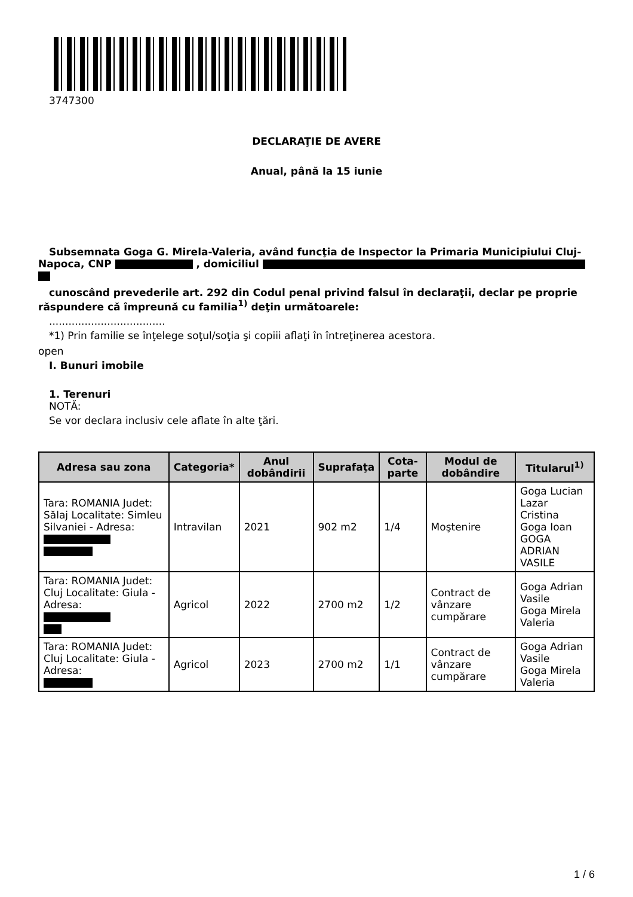3747300
DECLARAŢIE DE AVERE
Anual, până la 15 iunie
Subsemnata Goga G. Mirela-Valeria, având funcţia de Inspector la Primaria Municipiului Cluj-
Napoca, CNP , domiciliul
cunoscând prevederile art. 292 din Codul penal privind falsul în declaraţii, declar pe proprie răspundere că împreună cu familia<sup>1)</sup> deţin următoarele:
....................................
*1) Prin familie se înţelege soţul/soţia şi copiii aflaţi în întreţinerea acestora.
open
I. Bunuri imobile
1. Terenuri
NOTĂ:
Se vor declara inclusiv cele aflate în alte ţări.
| Adresa sau zona | Categoria* | Anul dobândirii | Suprafaţa | Cota-parte | Modul de dobândire | Titularul<sup>1)</sup> |
| --- | --- | --- | --- | --- | --- | --- |
| Tara: ROMANIA Judet: Sălaj Localitate: Simleu Silvaniei - Adresa: | Intravilan | 2021 | 902 m2 | 1/4 | Moştenire | Goga Lucian Lazar Cristina Goga Ioan GOGA ADRIAN VASILE |
| Tara: ROMANIA Judet: Cluj Localitate: Giula - Adresa: | Agricol | 2022 | 2700 m2 | 1/2 | Contract de vânzare cumpărare | Goga Adrian Vasile Goga Mirela Valeria |
| Tara: ROMANIA Judet: Cluj Localitate: Giula - Adresa: | Agricol | 2023 | 2700 m2 | 1/1 | Contract de vânzare cumpărare | Goga Adrian Vasile Goga Mirela Valeria |
1 / 6